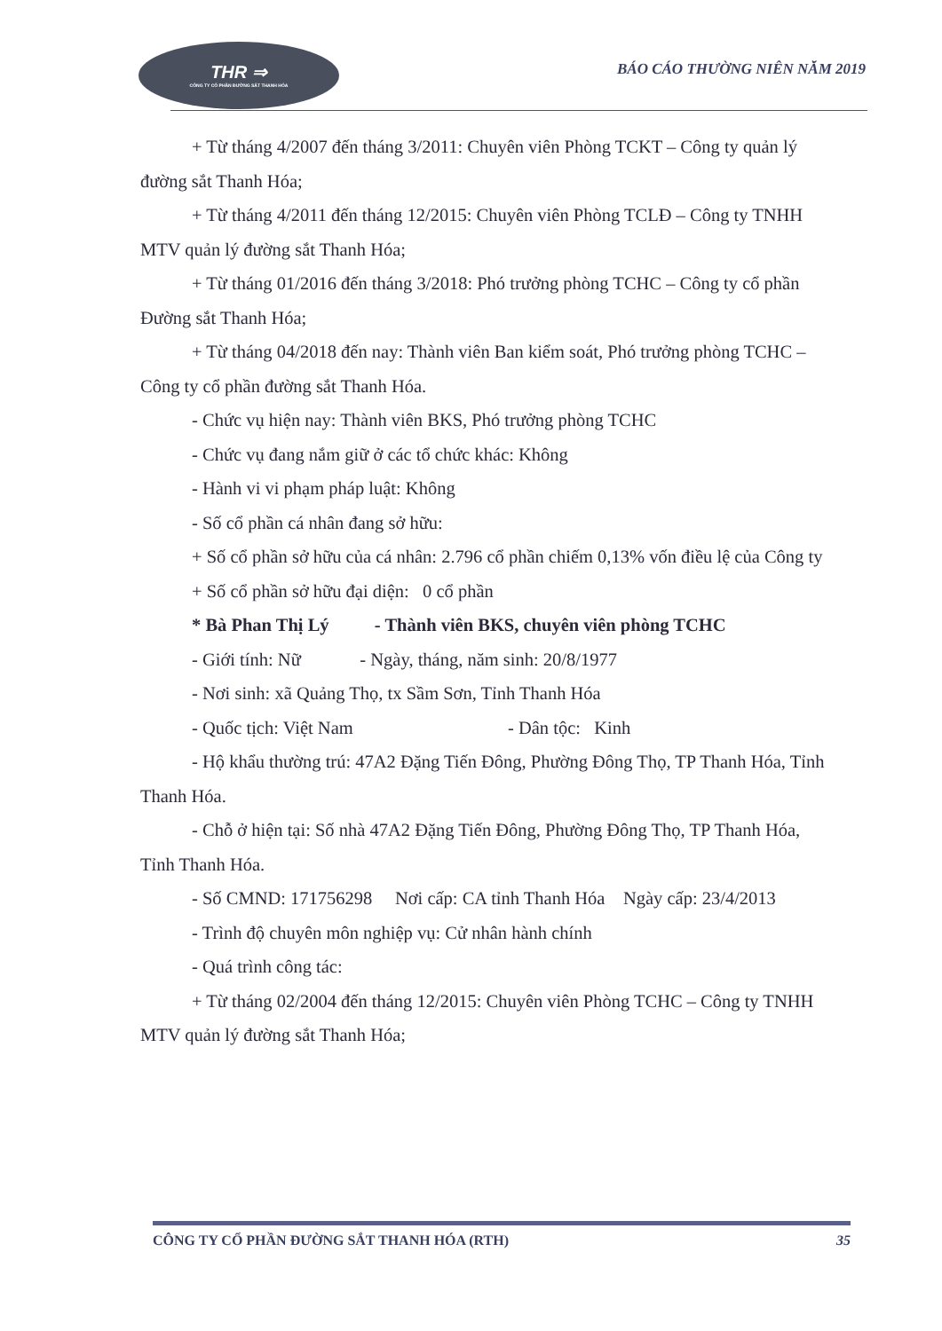THR ⇒
CÔNG TY CỔ PHẦN ĐƯỜNG SẮT THANH HÓA
BÁO CÁO THƯỜNG NIÊN NĂM 2019
+ Từ tháng 4/2007 đến tháng 3/2011: Chuyên viên Phòng TCKT – Công ty quản lý đường sắt Thanh Hóa;
+ Từ tháng 4/2011 đến tháng 12/2015: Chuyên viên Phòng TCLĐ – Công ty TNHH MTV quản lý đường sắt Thanh Hóa;
+ Từ tháng 01/2016 đến tháng 3/2018: Phó trưởng phòng TCHC – Công ty cổ phần Đường sắt Thanh Hóa;
+ Từ tháng 04/2018 đến nay: Thành viên Ban kiểm soát, Phó trưởng phòng TCHC – Công ty cổ phần đường sắt Thanh Hóa.
- Chức vụ hiện nay: Thành viên BKS, Phó trưởng phòng TCHC
- Chức vụ đang nắm giữ ở các tổ chức khác: Không
- Hành vi vi phạm pháp luật: Không
- Số cổ phần cá nhân đang sở hữu:
+ Số cổ phần sở hữu của cá nhân: 2.796 cổ phần chiếm 0,13% vốn điều lệ của Công ty
+ Số cổ phần sở hữu đại diện: 0 cổ phần
* Bà Phan Thị Lý - Thành viên BKS, chuyên viên phòng TCHC
- Giới tính: Nữ - Ngày, tháng, năm sinh: 20/8/1977
- Nơi sinh: xã Quảng Thọ, tx Sầm Sơn, Tỉnh Thanh Hóa
- Quốc tịch: Việt Nam - Dân tộc: Kinh
- Hộ khẩu thường trú: 47A2 Đặng Tiến Đông, Phường Đông Thọ, TP Thanh Hóa, Tỉnh Thanh Hóa.
- Chỗ ở hiện tại: Số nhà 47A2 Đặng Tiến Đông, Phường Đông Thọ, TP Thanh Hóa, Tỉnh Thanh Hóa.
- Số CMND: 171756298 Nơi cấp: CA tỉnh Thanh Hóa Ngày cấp: 23/4/2013
- Trình độ chuyên môn nghiệp vụ: Cử nhân hành chính
- Quá trình công tác:
+ Từ tháng 02/2004 đến tháng 12/2015: Chuyên viên Phòng TCHC – Công ty TNHH MTV quản lý đường sắt Thanh Hóa;
CÔNG TY CỔ PHẦN ĐƯỜNG SẮT THANH HÓA (RTH) 35